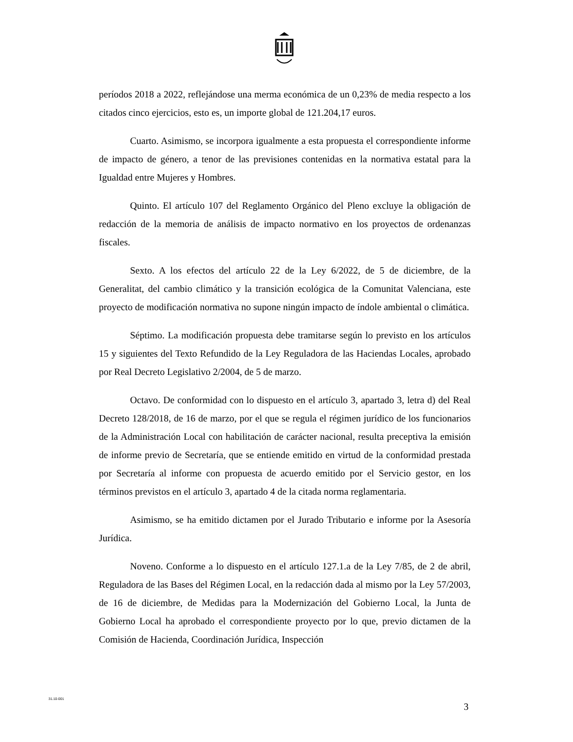períodos 2018 a 2022, reflejándose una merma económica de un 0,23% de media respecto a los citados cinco ejercicios, esto es, un importe global de 121.204,17 euros.
Cuarto. Asimismo, se incorpora igualmente a esta propuesta el correspondiente informe de impacto de género, a tenor de las previsiones contenidas en la normativa estatal para la Igualdad entre Mujeres y Hombres.
Quinto. El artículo 107 del Reglamento Orgánico del Pleno excluye la obligación de redacción de la memoria de análisis de impacto normativo en los proyectos de ordenanzas fiscales.
Sexto. A los efectos del artículo 22 de la Ley 6/2022, de 5 de diciembre, de la Generalitat, del cambio climático y la transición ecológica de la Comunitat Valenciana, este proyecto de modificación normativa no supone ningún impacto de índole ambiental o climática.
Séptimo. La modificación propuesta debe tramitarse según lo previsto en los artículos 15 y siguientes del Texto Refundido de la Ley Reguladora de las Haciendas Locales, aprobado por Real Decreto Legislativo 2/2004, de 5 de marzo.
Octavo. De conformidad con lo dispuesto en el artículo 3, apartado 3, letra d) del Real Decreto 128/2018, de 16 de marzo, por el que se regula el régimen jurídico de los funcionarios de la Administración Local con habilitación de carácter nacional, resulta preceptiva la emisión de informe previo de Secretaría, que se entiende emitido en virtud de la conformidad prestada por Secretaría al informe con propuesta de acuerdo emitido por el Servicio gestor, en los términos previstos en el artículo 3, apartado 4 de la citada norma reglamentaria.
Asimismo, se ha emitido dictamen por el Jurado Tributario e informe por la Asesoría Jurídica.
Noveno. Conforme a lo dispuesto en el artículo 127.1.a de la Ley 7/85, de 2 de abril, Reguladora de las Bases del Régimen Local, en la redacción dada al mismo por la Ley 57/2003, de 16 de diciembre, de Medidas para la Modernización del Gobierno Local, la Junta de Gobierno Local ha aprobado el correspondiente proyecto por lo que, previo dictamen de la Comisión de Hacienda, Coordinación Jurídica, Inspección
31.10-001
3